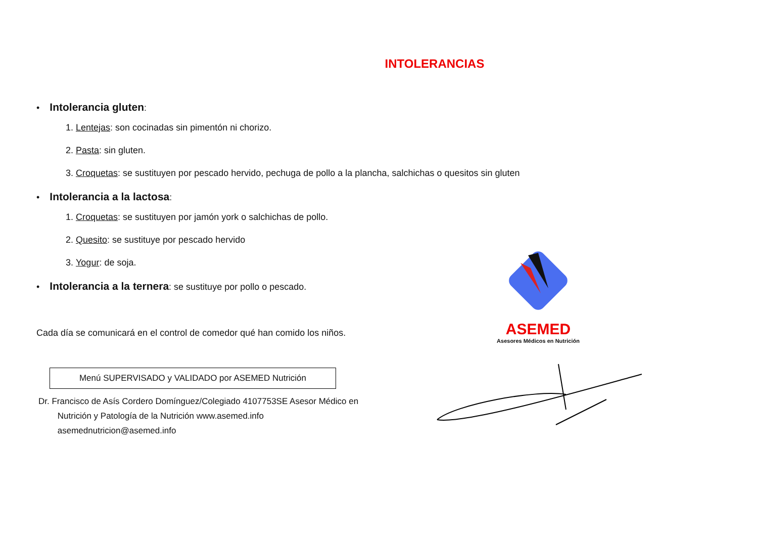INTOLERANCIAS
• Intolerancia gluten:
1. Lentejas: son cocinadas sin pimentón ni chorizo.
2. Pasta: sin gluten.
3. Croquetas: se sustituyen por pescado hervido, pechuga de pollo a la plancha, salchichas o quesitos sin gluten
• Intolerancia a la lactosa:
1. Croquetas: se sustituyen por jamón york o salchichas de pollo.
2. Quesito: se sustituye por pescado hervido
3. Yogur: de soja.
• Intolerancia a la ternera: se sustituye por pollo o pescado.
Cada día se comunicará en el control de comedor qué han comido los niños.
Menú SUPERVISADO y VALIDADO por ASEMED Nutrición
Dr. Francisco de Asís Cordero Domínguez/Colegiado 4107753SE Asesor Médico en
Nutrición y Patología de la Nutrición www.asemed.info
asemednutricion@asemed.info
ASEMED
Asesores Médicos en Nutrición